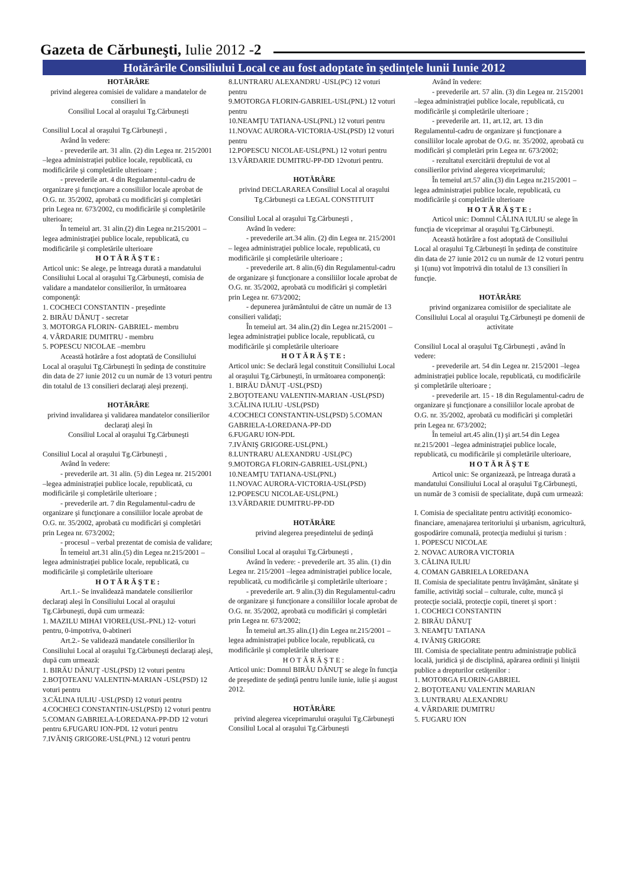Gazeta de Cărbuneşti, Iulie 2012 -2
Hotărârile Consiliului Local ce au fost adoptate în şedinţele lunii Iunie 2012
HOTĂRÂRE
privind alegerea comisiei de validare a mandatelor de consilieri în
Consiliul Local al oraşului Tg.Cărbuneşti
Consiliul Local al oraşului Tg.Cărbuneşti ,
Având în vedere:
- prevederile art. 31 alin. (2) din Legea nr. 215/2001 –legea administraţiei publice locale, republicată, cu modificările şi completările ulterioare ;
- prevederile art. 4 din Regulamentul-cadru de organizare şi funcţionare a consiliilor locale aprobat de O.G. nr. 35/2002, aprobată cu modificări şi completări prin Legea nr. 673/2002, cu modificările şi completările ulterioare;
În temeiul art. 31 alin.(2) din Legea nr.215/2001 –legea administraţiei publice locale, republicată, cu modificările şi completările ulterioare
HOTĂRĂŞTE:
Articol unic: Se alege, pe întreaga durată a mandatului Consiliului Local al oraşului Tg.Cărbuneşti, comisia de validare a mandatelor consilierilor, în următoarea componenţă:
1. COCHECI CONSTANTIN - preşedinte
2. BIRĂU DĂNUŢ - secretar
3. MOTORGA FLORIN- GABRIEL- membru
4. VÂRDARIE DUMITRU - membru
5. POPESCU NICOLAE –membru
Această hotărâre a fost adoptată de Consiliului Local al oraşului Tg.Cărbuneşti în şedinţa de constituire din data de 27 iunie 2012 cu un număr de 13 voturi pentru din totalul de 13 consilieri declaraţi aleşi prezenţi.
HOTĂRÂRE
privind invalidarea şi validarea mandatelor consilierilor declaraţi aleşi în
Consiliul Local al oraşului Tg.Cărbuneşti
Consiliul Local al oraşului Tg.Cărbuneşti ,
Având în vedere:
- prevederile art. 31 alin. (5) din Legea nr. 215/2001 –legea administraţiei publice locale, republicată, cu modificările şi completările ulterioare ;
- prevederile art. 7 din Regulamentul-cadru de organizare şi funcţionare a consiliilor locale aprobat de O.G. nr. 35/2002, aprobată cu modificări şi completări prin Legea nr. 673/2002;
- procesul – verbal prezentat de comisia de validare;
În temeiul art.31 alin.(5) din Legea nr.215/2001 –legea administraţiei publice locale, republicată, cu modificările şi completările ulterioare
HOTĂRĂŞTE:
Art.1.- Se invalidează mandatele consilierilor declaraţi aleşi în Consiliului Local al oraşului Tg.Cărbuneşti, după cum urmează:
1. MAZILU MIHAI VIOREL(USL-PNL) 12- voturi pentru, 0-impotriva, 0-abtineri
Art.2.- Se validează mandatele consilierilor în Consiliului Local al oraşului Tg.Cărbuneşti declaraţi aleşi, după cum urmează:
1. BIRĂU DĂNUŢ -USL(PSD) 12 voturi pentru
2.BOŢOTEANU VALENTIN-MARIAN -USL(PSD) 12 voturi pentru
3.CĂLINA IULIU -USL(PSD) 12 voturi pentru
4.COCHECI CONSTANTIN-USL(PSD) 12 voturi pentru
5.COMAN GABRIELA-LOREDANA-PP-DD 12 voturi pentru 6.FUGARU ION-PDL 12 voturi pentru
7.IVĂNIŞ GRIGORE-USL(PNL) 12 voturi pentru
8.LUNTRARU ALEXANDRU -USL(PC) 12 voturi pentru
9.MOTORGA FLORIN-GABRIEL-USL(PNL) 12 voturi pentru
10.NEAMŢU TATIANA-USL(PNL) 12 voturi pentru
11.NOVAC AURORA-VICTORIA-USL(PSD) 12 voturi pentru
12.POPESCU NICOLAE-USL(PNL) 12 voturi pentru
13.VÂRDARIE DUMITRU-PP-DD 12voturi pentru.
HOTĂRÂRE
privind DECLARAREA Consiliul Local al oraşului Tg.Cărbuneşti ca LEGAL CONSTITUIT
Consiliul Local al oraşului Tg.Cărbuneşti ,
Având în vedere:
- prevederile art.34 alin. (2) din Legea nr. 215/2001 – legea administraţiei publice locale, republicată, cu modificările şi completările ulterioare ;
- prevederile art. 8 alin.(6) din Regulamentul-cadru de organizare şi funcţionare a consiliilor locale aprobat de O.G. nr. 35/2002, aprobată cu modificări şi completări prin Legea nr. 673/2002;
- depunerea jurământului de către un număr de 13 consilieri validaţi;
În temeiul art. 34 alin.(2) din Legea nr.215/2001 –legea administraţiei publice locale, republicată, cu modificările şi completările ulterioare
HOTĂRĂŞTE:
Articol unic: Se declară legal constituit Consiliului Local al oraşului Tg.Cărbuneşti, în următoarea componenţă:
1. BIRĂU DĂNUŢ -USL(PSD)
2.BOŢOTEANU VALENTIN-MARIAN -USL(PSD)
3.CĂLINA IULIU -USL(PSD)
4.COCHECI CONSTANTIN-USL(PSD) 5.COMAN GABRIELA-LOREDANA-PP-DD
6.FUGARU ION-PDL
7.IVĂNIŞ GRIGORE-USL(PNL)
8.LUNTRARU ALEXANDRU -USL(PC)
9.MOTORGA FLORIN-GABRIEL-USL(PNL)
10.NEAMŢU TATIANA-USL(PNL)
11.NOVAC AURORA-VICTORIA-USL(PSD)
12.POPESCU NICOLAE-USL(PNL)
13.VÂRDARIE DUMITRU-PP-DD
HOTĂRÂRE
privind alegerea preşedintelui de şedinţă
Consiliul Local al oraşului Tg.Cărbuneşti ,
Având în vedere: - prevederile art. 35 alin. (1) din Legea nr. 215/2001 –legea administraţiei publice locale, republicată, cu modificările şi completările ulterioare ;
- prevederile art. 9 alin.(3) din Regulamentul-cadru de organizare şi funcţionare a consiliilor locale aprobat de O.G. nr. 35/2002, aprobată cu modificări şi completări prin Legea nr. 673/2002;
În temeiul art.35 alin.(1) din Legea nr.215/2001 –legea administraţiei publice locale, republicată, cu modificările şi completările ulterioare
HOTĂRĂŞTE:
Articol unic: Domnul BIRĂU DĂNUŢ se alege în funcţia de preşedinte de şedinţă pentru lunile iunie, iulie şi august 2012.
HOTĂRÂRE
privind alegerea viceprimarului oraşului Tg.Cărbuneşti
Consiliul Local al oraşului Tg.Cărbuneşti
Având în vedere:
- prevederile art. 57 alin. (3) din Legea nr. 215/2001 –legea administraţiei publice locale, republicată, cu modificările şi completările ulterioare ;
- prevederile art. 11, art.12, art. 13 din Regulamentul-cadru de organizare şi funcţionare a consiliilor locale aprobat de O.G. nr. 35/2002, aprobată cu modificări şi completări prin Legea nr. 673/2002;
- rezultatul exercitării dreptului de vot al consilierilor privind alegerea viceprimarului;
În temeiul art.57 alin.(3) din Legea nr.215/2001 –legea administraţiei publice locale, republicată, cu modificările şi completările ulterioare
HOTĂRĂŞTE:
Articol unic: Domnul CĂLINA IULIU se alege în funcţia de viceprimar al oraşului Tg.Cărbuneşti.
Această hotărâre a fost adoptată de Consiliului Local al oraşului Tg.Cărbuneşti în şedinţa de constituire din data de 27 iunie 2012 cu un număr de 12 voturi pentru şi 1(unu) vot împotrivă din totalul de 13 consilieri în funcţie.
HOTĂRÂRE
privind organizarea comisiilor de specialitate ale Consiliului Local al oraşului Tg.Cărbuneşti pe domenii de activitate
Consiliul Local al oraşului Tg.Cărbuneşti , având în vedere:
- prevederile art. 54 din Legea nr. 215/2001 –legea administraţiei publice locale, republicată, cu modificările şi completările ulterioare ;
- prevederile art. 15 - 18 din Regulamentul-cadru de organizare şi funcţionare a consiliilor locale aprobat de O.G. nr. 35/2002, aprobată cu modificări şi completări prin Legea nr. 673/2002;
În temeiul art.45 alin.(1) şi art.54 din Legea nr.215/2001 –legea administraţiei publice locale, republicată, cu modificările şi completările ulterioare,
HOTĂRĂŞTE
Articol unic: Se organizează, pe întreaga durată a mandatului Consiliului Local al oraşului Tg.Cărbuneşti, un număr de 3 comisii de specialitate, după cum urmează:
I. Comisia de specialitate pentru activităţi economico-financiare, amenajarea teritoriului şi urbanism, agricultură, gospodărire comunală, protecţia mediului şi turism :
1. POPESCU NICOLAE
2. NOVAC AURORA VICTORIA
3. CĂLINA IULIU
4. COMAN GABRIELA LOREDANA
II. Comisia de specialitate pentru învăţământ, sănătate şi familie, activităţi social – culturale, culte, muncă şi protecţie socială, protecţie copii, tineret şi sport :
1. COCHECI CONSTANTIN
2. BIRĂU DĂNUŢ
3. NEAMŢU TATIANA
4. IVĂNIŞ GRIGORE
III. Comisia de specialitate pentru administraţie publică locală, juridică şi de disciplină, apărarea ordinii şi liniştii publice a drepturilor cetăţenilor :
1. MOTORGA FLORIN-GABRIEL
2. BOŢOTEANU VALENTIN MARIAN
3. LUNTRARU ALEXANDRU
4. VÂRDARIE DUMITRU
5. FUGARU ION